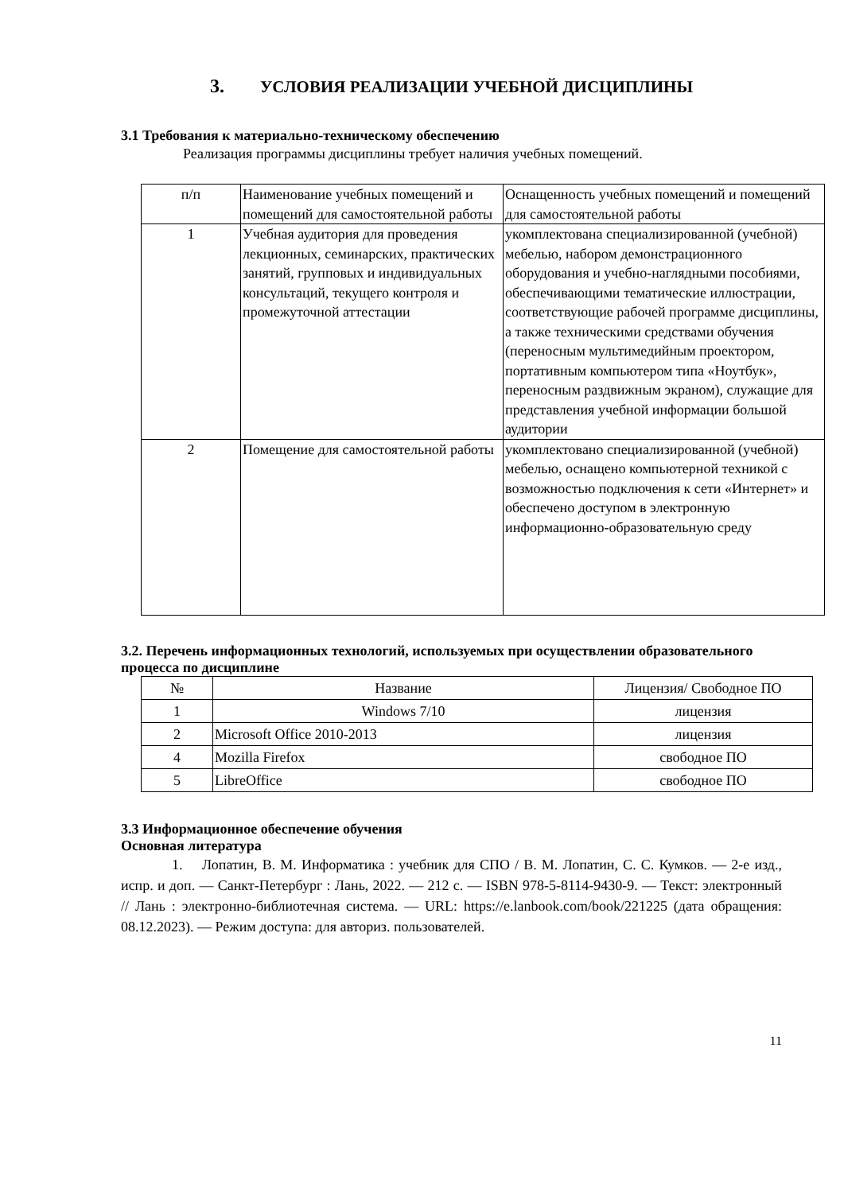3. УСЛОВИЯ РЕАЛИЗАЦИИ УЧЕБНОЙ ДИСЦИПЛИНЫ
3.1 Требования к материально-техническому обеспечению
Реализация программы дисциплины требует наличия учебных помещений.
| п/п | Наименование учебных помещений и помещений для самостоятельной работы | Оснащенность учебных помещений и помещений для самостоятельной работы |
| --- | --- | --- |
| 1 | Учебная аудитория для проведения лекционных, семинарских, практических занятий, групповых и индивидуальных консультаций, текущего контроля и промежуточной аттестации | укомплектована специализированной (учебной) мебелью, набором демонстрационного оборудования и учебно-наглядными пособиями, обеспечивающими тематические иллюстрации, соответствующие рабочей программе дисциплины, а также техническими средствами обучения (переносным мультимедийным проектором, портативным компьютером типа «Ноутбук», переносным раздвижным экраном), служащие для представления учебной информации большой аудитории |
| 2 | Помещение для самостоятельной работы | укомплектовано специализированной (учебной) мебелью, оснащено компьютерной техникой с возможностью подключения к сети «Интернет» и обеспечено доступом в электронную информационно-образовательную среду |
3.2. Перечень информационных технологий, используемых при осуществлении образовательного процесса по дисциплине
| № | Название | Лицензия/ Свободное ПО |
| --- | --- | --- |
| 1 | Windows 7/10 | лицензия |
| 2 | Microsoft Office 2010-2013 | лицензия |
| 4 | Mozilla Firefox | свободное ПО |
| 5 | LibreOffice | свободное ПО |
3.3 Информационное обеспечение обучения
Основная литература
1. Лопатин, В. М. Информатика : учебник для СПО / В. М. Лопатин, С. С. Кумков. — 2-е изд., испр. и доп. — Санкт-Петербург : Лань, 2022. — 212 с. — ISBN 978-5-8114-9430-9. — Текст: электронный // Лань : электронно-библиотечная система. — URL: https://e.lanbook.com/book/221225 (дата обращения: 08.12.2023). — Режим доступа: для авториз. пользователей.
11